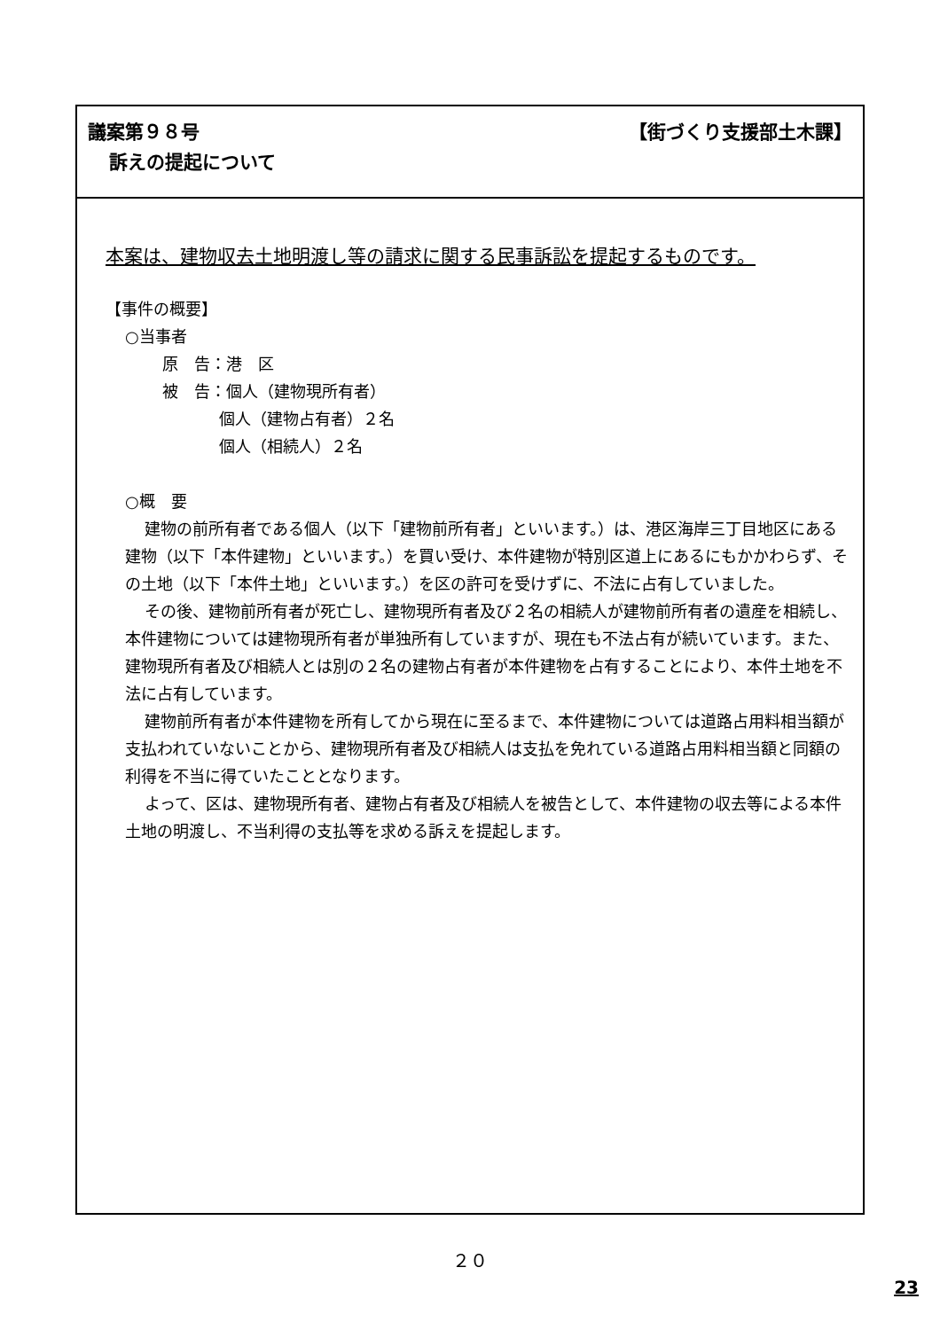議案第９８号 【街づくり支援部土木課】
訴えの提起について
本案は、建物収去土地明渡し等の請求に関する民事訴訟を提起するものです。
【事件の概要】
○当事者
原　告：港　区
被　告：個人（建物現所有者）
個人（建物占有者）２名
個人（相続人）２名
○概　要
建物の前所有者である個人（以下「建物前所有者」といいます。）は、港区海岸三丁目地区にある建物（以下「本件建物」といいます。）を買い受け、本件建物が特別区道上にあるにもかかわらず、その土地（以下「本件土地」といいます。）を区の許可を受けずに、不法に占有していました。
その後、建物前所有者が死亡し、建物現所有者及び２名の相続人が建物前所有者の遺産を相続し、本件建物については建物現所有者が単独所有していますが、現在も不法占有が続いています。また、建物現所有者及び相続人とは別の２名の建物占有者が本件建物を占有することにより、本件土地を不法に占有しています。
建物前所有者が本件建物を所有してから現在に至るまで、本件建物については道路占用料相当額が支払われていないことから、建物現所有者及び相続人は支払を免れている道路占用料相当額と同額の利得を不当に得ていたこととなります。
よって、区は、建物現所有者、建物占有者及び相続人を被告として、本件建物の収去等による本件土地の明渡し、不当利得の支払等を求める訴えを提起します。
２０
23